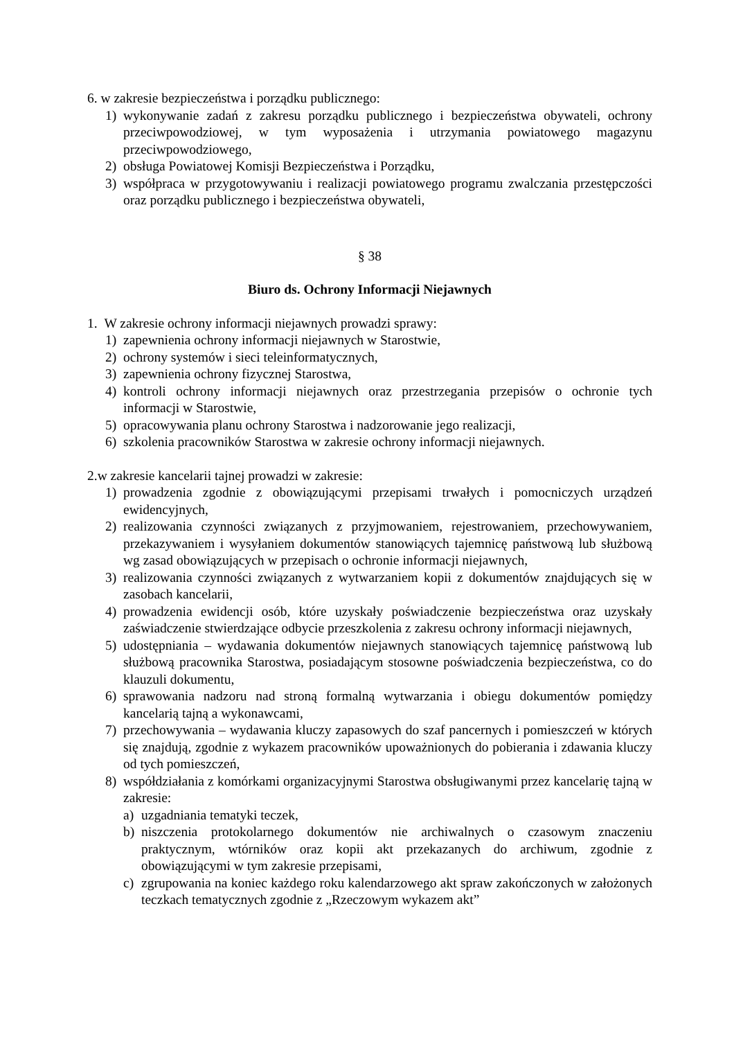6. w zakresie bezpieczeństwa i porządku publicznego:
1) wykonywanie zadań z zakresu porządku publicznego i bezpieczeństwa obywateli, ochrony przeciwpowodziowej, w tym wyposażenia i utrzymania powiatowego magazynu przeciwpowodziowego,
2) obsługa Powiatowej Komisji Bezpieczeństwa i Porządku,
3) współpraca w przygotowywaniu i realizacji powiatowego programu zwalczania przestępczości oraz porządku publicznego i bezpieczeństwa obywateli,
§ 38
Biuro ds. Ochrony Informacji Niejawnych
1. W zakresie ochrony informacji niejawnych prowadzi sprawy:
1) zapewnienia ochrony informacji niejawnych w Starostwie,
2) ochrony systemów i sieci teleinformatycznych,
3) zapewnienia ochrony fizycznej Starostwa,
4) kontroli ochrony informacji niejawnych oraz przestrzegania przepisów o ochronie tych informacji w Starostwie,
5) opracowywania planu ochrony Starostwa i nadzorowanie jego realizacji,
6) szkolenia pracowników Starostwa w zakresie ochrony informacji niejawnych.
2.w zakresie kancelarii tajnej prowadzi w zakresie:
1) prowadzenia zgodnie z obowiązującymi przepisami trwałych i pomocniczych urządzeń ewidencyjnych,
2) realizowania czynności związanych z przyjmowaniem, rejestrowaniem, przechowywaniem, przekazywaniem i wysyłaniem dokumentów stanowiących tajemnicę państwową lub służbową wg zasad obowiązujących w przepisach o ochronie informacji niejawnych,
3) realizowania czynności związanych z wytwarzaniem kopii z dokumentów znajdujących się w zasobach kancelarii,
4) prowadzenia ewidencji osób, które uzyskały poświadczenie bezpieczeństwa oraz uzyskały zaświadczenie stwierdzające odbycie przeszkolenia z zakresu ochrony informacji niejawnych,
5) udostępniania – wydawania dokumentów niejawnych stanowiących tajemnicę państwową lub służbową pracownika Starostwa, posiadającym stosowne poświadczenia bezpieczeństwa, co do klauzuli dokumentu,
6) sprawowania nadzoru nad stroną formalną wytwarzania i obiegu dokumentów pomiędzy kancelarią tajną a wykonawcami,
7) przechowywania – wydawania kluczy zapasowych do szaf pancernych i pomieszczeń w których się znajdują, zgodnie z wykazem pracowników upoważnionych do pobierania i zdawania kluczy od tych pomieszczeń,
8) współdziałania z komórkami organizacyjnymi Starostwa obsługiwanymi przez kancelarię tajną w zakresie:
a) uzgadniania tematyki teczek,
b) niszczenia protokolarnego dokumentów nie archiwalnych o czasowym znaczeniu praktycznym, wtórników oraz kopii akt przekazanych do archiwum, zgodnie z obowiązującymi w tym zakresie przepisami,
c) zgrupowania na koniec każdego roku kalendarzowego akt spraw zakończonych w założonych teczkach tematycznych zgodnie z „Rzeczowym wykazem akt”